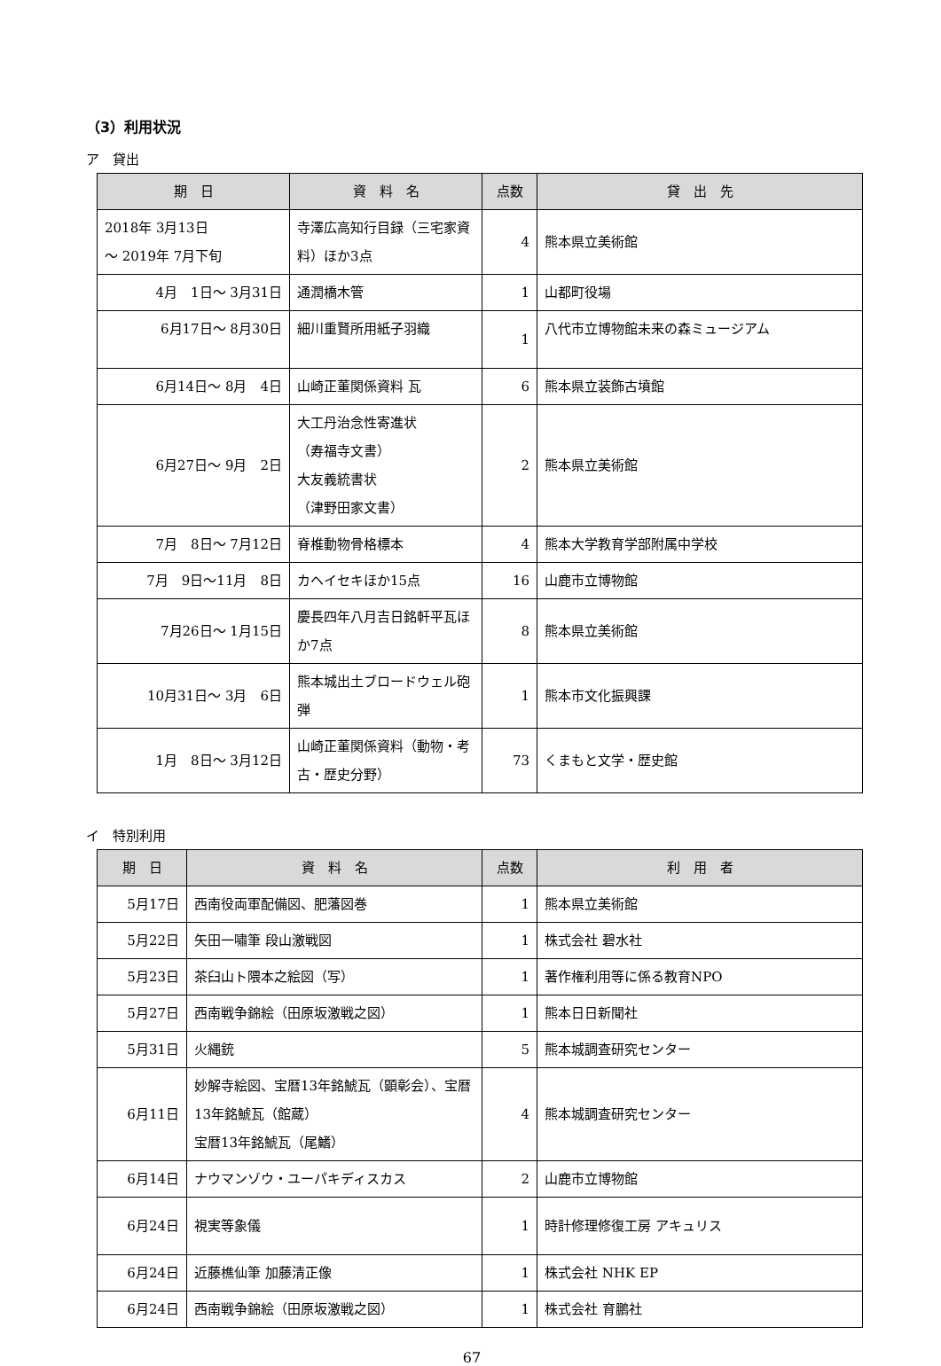（3）利用状況
ア　貸出
| 期 日 | 資 料 名 | 点数 | 貸 出 先 |
| --- | --- | --- | --- |
| 2018年 3月13日 ～ 2019年 7月下旬 | 寺澤広高知行目録（三宅家資料）ほか3点 | 4 | 熊本県立美術館 |
| 4月 1日～ 3月31日 | 通潤橋木管 | 1 | 山都町役場 |
| 6月17日～ 8月30日 | 細川重賢所用紙子羽織 | 1 | 八代市立博物館未来の森ミュージアム |
| 6月14日～ 8月 4日 | 山崎正董関係資料 瓦 | 6 | 熊本県立装飾古墳館 |
| 6月27日～ 9月 2日 | 大工丹治念性寄進状 （寿福寺文書） 大友義統書状 （津野田家文書） | 2 | 熊本県立美術館 |
| 7月 8日～ 7月12日 | 脊椎動物骨格標本 | 4 | 熊本大学教育学部附属中学校 |
| 7月 9日～11月 8日 | カヘイセキほか15点 | 16 | 山鹿市立博物館 |
| 7月26日～ 1月15日 | 慶長四年八月吉日銘軒平瓦ほか7点 | 8 | 熊本県立美術館 |
| 10月31日～ 3月 6日 | 熊本城出土ブロードウェル砲弾 | 1 | 熊本市文化振興課 |
| 1月 8日～ 3月12日 | 山崎正董関係資料（動物・考古・歴史分野） | 73 | くまもと文学・歴史館 |
イ　特別利用
| 期 日 | 資 料 名 | 点数 | 利 用 者 |
| --- | --- | --- | --- |
| 5月17日 | 西南役両軍配備図、肥藩図巻 | 1 | 熊本県立美術館 |
| 5月22日 | 矢田一嘯筆 段山激戦図 | 1 | 株式会社 碧水社 |
| 5月23日 | 茶臼山ト隈本之絵図（写） | 1 | 著作権利用等に係る教育NPO |
| 5月27日 | 西南戦争錦絵（田原坂激戦之図） | 1 | 熊本日日新聞社 |
| 5月31日 | 火縄銃 | 5 | 熊本城調査研究センター |
| 6月11日 | 妙解寺絵図、宝暦13年銘鯱瓦（顕彰会）、宝暦13年銘鯱瓦（館蔵） 宝暦13年銘鯱瓦（尾鰭） | 4 | 熊本城調査研究センター |
| 6月14日 | ナウマンゾウ・ユーパキディスカス | 2 | 山鹿市立博物館 |
| 6月24日 | 視実等象儀 | 1 | 時計修理修復工房 アキュリス |
| 6月24日 | 近藤樵仙筆 加藤清正像 | 1 | 株式会社 NHK EP |
| 6月24日 | 西南戦争錦絵（田原坂激戦之図） | 1 | 株式会社 育鵬社 |
67